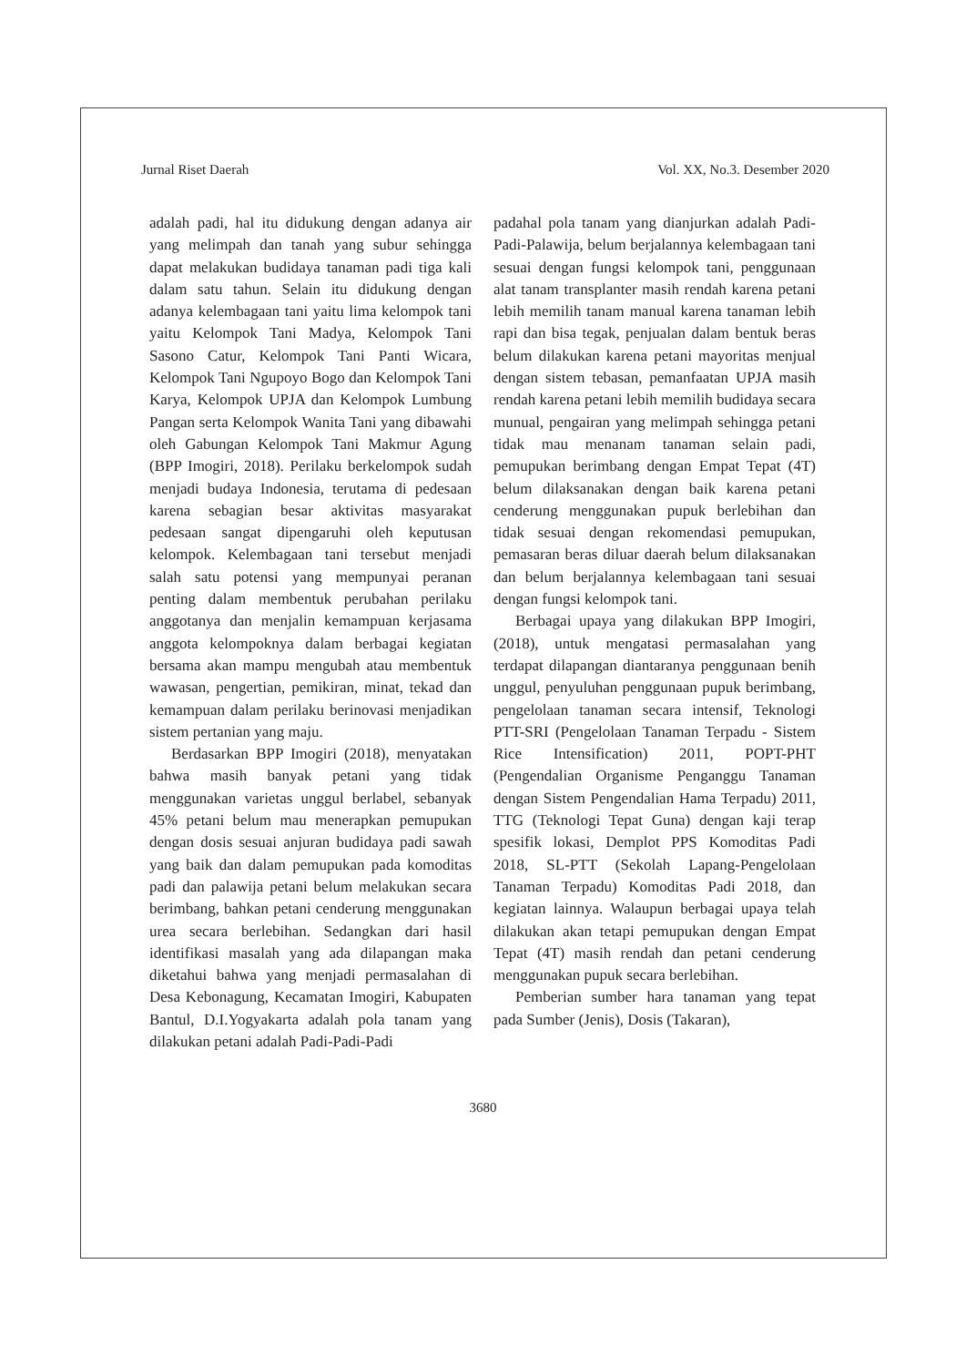Jurnal Riset Daerah Vol. XX, No.3. Desember 2020
adalah padi, hal itu didukung dengan adanya air yang melimpah dan tanah yang subur sehingga dapat melakukan budidaya tanaman padi tiga kali dalam satu tahun. Selain itu didukung dengan adanya kelembagaan tani yaitu lima kelompok tani yaitu Kelompok Tani Madya, Kelompok Tani Sasono Catur, Kelompok Tani Panti Wicara, Kelompok Tani Ngupoyo Bogo dan Kelompok Tani Karya, Kelompok UPJA dan Kelompok Lumbung Pangan serta Kelompok Wanita Tani yang dibawahi oleh Gabungan Kelompok Tani Makmur Agung (BPP Imogiri, 2018). Perilaku berkelompok sudah menjadi budaya Indonesia, terutama di pedesaan karena sebagian besar aktivitas masyarakat pedesaan sangat dipengaruhi oleh keputusan kelompok. Kelembagaan tani tersebut menjadi salah satu potensi yang mempunyai peranan penting dalam membentuk perubahan perilaku anggotanya dan menjalin kemampuan kerjasama anggota kelompoknya dalam berbagai kegiatan bersama akan mampu mengubah atau membentuk wawasan, pengertian, pemikiran, minat, tekad dan kemampuan dalam perilaku berinovasi menjadikan sistem pertanian yang maju.
Berdasarkan BPP Imogiri (2018), menyatakan bahwa masih banyak petani yang tidak menggunakan varietas unggul berlabel, sebanyak 45% petani belum mau menerapkan pemupukan dengan dosis sesuai anjuran budidaya padi sawah yang baik dan dalam pemupukan pada komoditas padi dan palawija petani belum melakukan secara berimbang, bahkan petani cenderung menggunakan urea secara berlebihan. Sedangkan dari hasil identifikasi masalah yang ada dilapangan maka diketahui bahwa yang menjadi permasalahan di Desa Kebonagung, Kecamatan Imogiri, Kabupaten Bantul, D.I.Yogyakarta adalah pola tanam yang dilakukan petani adalah Padi-Padi-Padi
padahal pola tanam yang dianjurkan adalah Padi-Padi-Palawija, belum berjalannya kelembagaan tani sesuai dengan fungsi kelompok tani, penggunaan alat tanam transplanter masih rendah karena petani lebih memilih tanam manual karena tanaman lebih rapi dan bisa tegak, penjualan dalam bentuk beras belum dilakukan karena petani mayoritas menjual dengan sistem tebasan, pemanfaatan UPJA masih rendah karena petani lebih memilih budidaya secara munual, pengairan yang melimpah sehingga petani tidak mau menanam tanaman selain padi, pemupukan berimbang dengan Empat Tepat (4T) belum dilaksanakan dengan baik karena petani cenderung menggunakan pupuk berlebihan dan tidak sesuai dengan rekomendasi pemupukan, pemasaran beras diluar daerah belum dilaksanakan dan belum berjalannya kelembagaan tani sesuai dengan fungsi kelompok tani.
Berbagai upaya yang dilakukan BPP Imogiri, (2018), untuk mengatasi permasalahan yang terdapat dilapangan diantaranya penggunaan benih unggul, penyuluhan penggunaan pupuk berimbang, pengelolaan tanaman secara intensif, Teknologi PTT-SRI (Pengelolaan Tanaman Terpadu - Sistem Rice Intensification) 2011, POPT-PHT (Pengendalian Organisme Penganggu Tanaman dengan Sistem Pengendalian Hama Terpadu) 2011, TTG (Teknologi Tepat Guna) dengan kaji terap spesifik lokasi, Demplot PPS Komoditas Padi 2018, SL-PTT (Sekolah Lapang-Pengelolaan Tanaman Terpadu) Komoditas Padi 2018, dan kegiatan lainnya. Walaupun berbagai upaya telah dilakukan akan tetapi pemupukan dengan Empat Tepat (4T) masih rendah dan petani cenderung menggunakan pupuk secara berlebihan.
Pemberian sumber hara tanaman yang tepat pada Sumber (Jenis), Dosis (Takaran),
3680